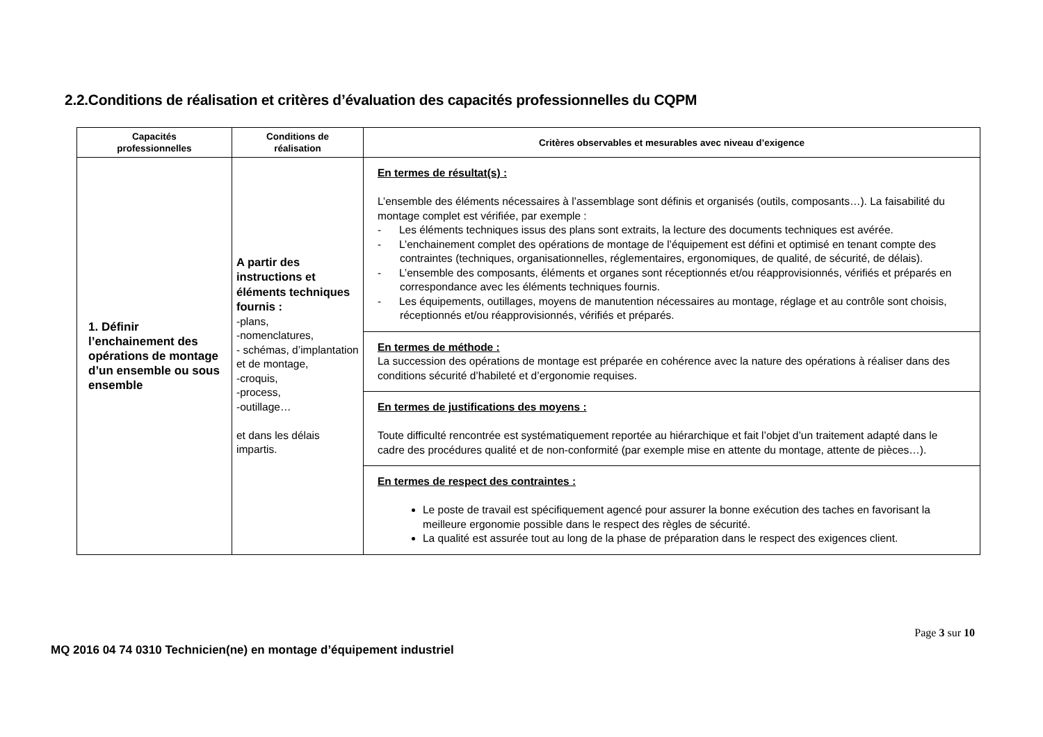2.2.Conditions de réalisation et critères d’évaluation des capacités professionnelles du CQPM
| Capacités professionnelles | Conditions de réalisation | Critères observables et mesurables avec niveau d’exigence |
| --- | --- | --- |
| 1. Définir l’enchainement des opérations de montage d’un ensemble ou sous ensemble | A partir des instructions et éléments techniques fournis : -plans, -nomenclatures, - schémas, d’implantation et de montage, -croquis, -process, -outillage… et dans les délais impartis. | En termes de résultat(s) : L’ensemble des éléments nécessaires à l’assemblage sont définis et organisés (outils, composants…). La faisabilité du montage complet est vérifiée, par exemple : - Les éléments techniques issus des plans sont extraits, la lecture des documents techniques est avérée. - L’enchainement complet des opérations de montage de l’équipement est défini et optimisé en tenant compte des contraintes (techniques, organisationnelles, réglementaires, ergonomiques, de qualité, de sécurité, de délais). - L’ensemble des composants, éléments et organes sont réceptionnés et/ou réapprovisionnés, vérifiés et préparés en correspondance avec les éléments techniques fournis. - Les équipements, outillages, moyens de manutention nécessaires au montage, réglage et au contrôle sont choisis, réceptionnés et/ou réapprovisionnés, vérifiés et préparés. |
| | | En termes de méthode : La succession des opérations de montage est préparée en cohérence avec la nature des opérations à réaliser dans des conditions sécurité d’habileté et d’ergonomie requises. |
| | | En termes de justifications des moyens : Toute difficulté rencontrée est systématiquement reportée au hiérarchique et fait l’objet d’un traitement adapté dans le cadre des procédures qualité et de non-conformité (par exemple mise en attente du montage, attente de pièces…). |
| | | En termes de respect des contraintes : Le poste de travail est spécifiquement agencé pour assurer la bonne exécution des taches en favorisant la meilleure ergonomie possible dans le respect des règles de sécurité. La qualité est assurée tout au long de la phase de préparation dans le respect des exigences client. |
Page 3 sur 10
MQ 2016 04 74 0310 Technicien(ne) en montage d’équipement industriel